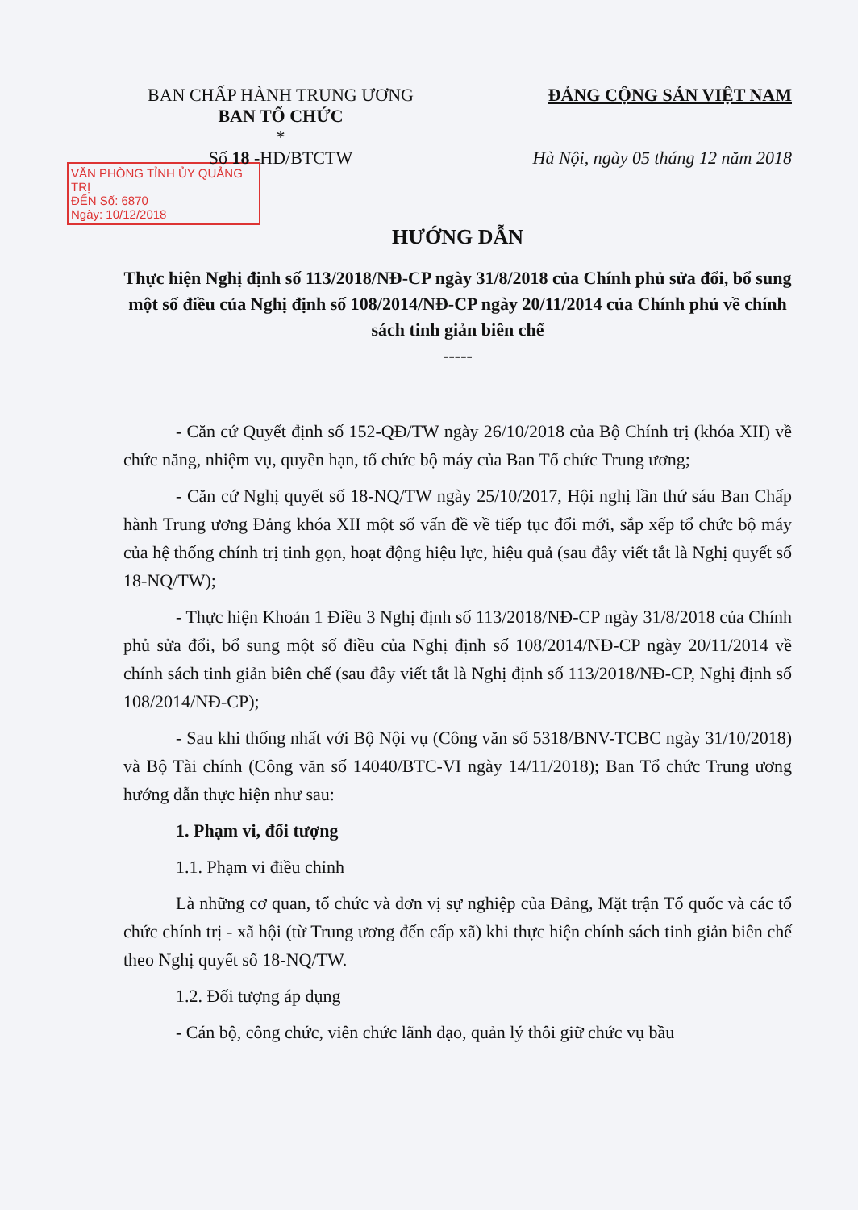BAN CHẤP HÀNH TRUNG ƯƠNG
BAN TỔ CHỨC
*
Số 18 -HD/BTCTW
ĐẢNG CỘNG SẢN VIỆT NAM
Hà Nội, ngày 05 tháng 12 năm 2018
VĂN PHÒNG TỈNH ỦY QUẢNG TRỊ
ĐẾN Số: 6870
Ngày: 10/12/2018
HƯỚNG DẪN
Thực hiện Nghị định số 113/2018/NĐ-CP ngày 31/8/2018 của Chính phủ sửa đổi, bổ sung một số điều của Nghị định số 108/2014/NĐ-CP ngày 20/11/2014 của Chính phủ về chính sách tinh giản biên chế
-----
- Căn cứ Quyết định số 152-QĐ/TW ngày 26/10/2018 của Bộ Chính trị (khóa XII) về chức năng, nhiệm vụ, quyền hạn, tổ chức bộ máy của Ban Tổ chức Trung ương;
- Căn cứ Nghị quyết số 18-NQ/TW ngày 25/10/2017, Hội nghị lần thứ sáu Ban Chấp hành Trung ương Đảng khóa XII một số vấn đề về tiếp tục đổi mới, sắp xếp tổ chức bộ máy của hệ thống chính trị tinh gọn, hoạt động hiệu lực, hiệu quả (sau đây viết tắt là Nghị quyết số 18-NQ/TW);
- Thực hiện Khoản 1 Điều 3 Nghị định số 113/2018/NĐ-CP ngày 31/8/2018 của Chính phủ sửa đổi, bổ sung một số điều của Nghị định số 108/2014/NĐ-CP ngày 20/11/2014 về chính sách tinh giản biên chế (sau đây viết tắt là Nghị định số 113/2018/NĐ-CP, Nghị định số 108/2014/NĐ-CP);
- Sau khi thống nhất với Bộ Nội vụ (Công văn số 5318/BNV-TCBC ngày 31/10/2018) và Bộ Tài chính (Công văn số 14040/BTC-VI ngày 14/11/2018); Ban Tổ chức Trung ương hướng dẫn thực hiện như sau:
1. Phạm vi, đối tượng
1.1. Phạm vi điều chỉnh
Là những cơ quan, tổ chức và đơn vị sự nghiệp của Đảng, Mặt trận Tổ quốc và các tổ chức chính trị - xã hội (từ Trung ương đến cấp xã) khi thực hiện chính sách tinh giản biên chế theo Nghị quyết số 18-NQ/TW.
1.2. Đối tượng áp dụng
- Cán bộ, công chức, viên chức lãnh đạo, quản lý thôi giữ chức vụ bầu